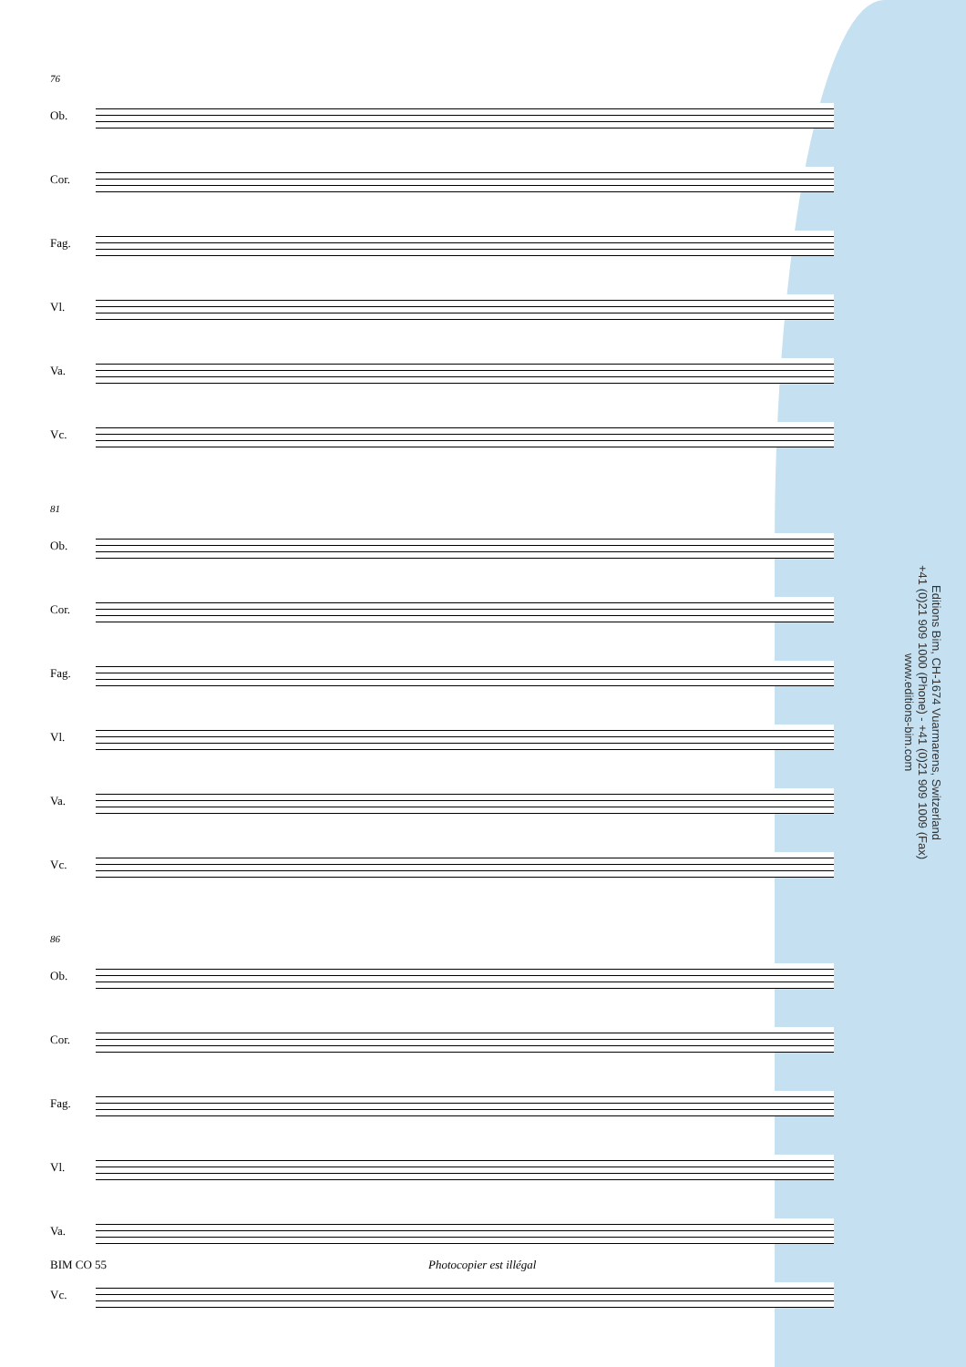76
Ob.
Cor.
Fag.
Vl.
Va.
Vc.
81
Ob.
Cor.
Fag.
Vl.
Va.
Vc.
86
Ob.
Cor.
Fag.
Vl.
Va.
Vc.
Editions Bim, CH-1674 Vuarmarens, Switzerland
+41 (0)21 909 1000 (Phone) - +41 (0)21 909 1009 (Fax)
www.editions-bim.com
BIM CO 55 Photocopier est illégal